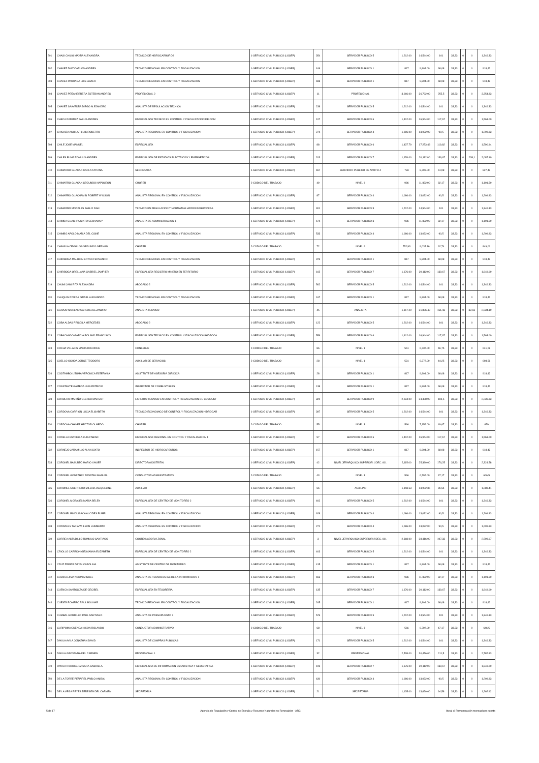| 201 | CHASI CHILIG MAYRA ALEXANDRA | TECNICO DE HIDROCARBUROS | 1-SERVICIO CIVIL PUBLICO (LOSEP) | 354 | SERVIDOR PUBLICO 5 | 1,212.00 | 14,544.00 | 101 | 33,33 | 0 | 0 | 1,346.33 |
| 202 | CHAVEZ DIAZ CARLOS ANDRES | TECNICO REGIONAL EN CONTROL Y FISCALIZACION | 1-SERVICIO CIVIL PUBLICO (LOSEP) | 619 | SERVIDOR PUBLICO 1 | 817 | 9,804.00 | 68,08 | 33,33 | 0 | 0 | 918,42 |
| 203 | CHAVEZ PARRAGA LUIS JAVIER | TECNICO REGIONAL EN CONTROL Y FISCALIZACION | 1-SERVICIO CIVIL PUBLICO (LOSEP) | 488 | SERVIDOR PUBLICO 1 | 817 | 9,804.00 | 68,08 | 33,33 | 0 | 0 | 918,42 |
| 204 | CHAVEZ PEÑAHERRERA ESTEBAN ANDRES | PROFESIONAL 2 | 1-SERVICIO CIVIL PUBLICO (LOSEP) | 11 | PROFESIONAL | 3,066.00 | 36,792.00 | 255,5 | 33,33 | 0 | 0 | 3,354.83 |
| 205 | CHAVEZ SAAVEDRA DIEGO ALEJANDRO | ANALISTA DE REGULACION TECNICA | 1-SERVICIO CIVIL PUBLICO (LOSEP) | 238 | SERVIDOR PUBLICO 5 | 1,212.00 | 14,544.00 | 101 | 33,33 | 0 | 0 | 1,346.33 |
| 206 | CHECA RAMIREZ PABLO ANDRES | ESPECIALISTA TECNICO EN CONTROL Y FISCALIZACION DE COM | 1-SERVICIO CIVIL PUBLICO (LOSEP) | 107 | SERVIDOR PUBLICO 6 | 1,412.00 | 16,944.00 | 117,67 | 33,33 | 0 | 0 | 1,563.00 |
| 207 | CHICAIZA AGUILAR LUIS ROBERTO | ANALISTA REGIONAL EN CONTROL Y FISCALIZACION | 1-SERVICIO CIVIL PUBLICO (LOSEP) | 274 | SERVIDOR PUBLICO 4 | 1,086.00 | 13,032.00 | 90,5 | 33,33 | 0 | 0 | 1,209.83 |
| 208 | CHILE JOSE MANUEL | ESPECIALISTA | 1-SERVICIO CIVIL PUBLICO (LOSEP) | 88 | SERVIDOR PUBLICO 6 | 1,437.79 | 17,253.48 | 119,82 | 33,33 | 0 | 0 | 1,590.94 |
| 209 | CHILES PUMA ROMULO ANDRES | ESPECIALISTA DE ESTUDIOS ELECTRICOS Y ENERGETICOS | 1-SERVICIO CIVIL PUBLICO (LOSEP) | 203 | SERVIDOR PUBLICO 7 | 1,676.00 | 20,112.00 | 139,67 | 33,33 | 0 | 238,1 | 2,087.10 |
| 210 | CHIMARRO GUACAN CARLA TATIANA | SECRETARIA | 1-SERVICIO CIVIL PUBLICO (LOSEP) | 467 | SERVIDOR PUBLICO DE APOYO 4 | 733 | 8,796.00 | 61,08 | 33,33 | 0 | 0 | 827,42 |
| 211 | CHIMARRO GUACAN SEGUNDO NAPOLEON | CHOFER | 2-CODIGO DEL TRABAJO | 49 | NIVEL 9 | 986 | 11,832.00 | 82,17 | 33,33 | 0 | 0 | 1,101.50 |
| 212 | CHIMARRO GUACHAMIN ROBERT W ILSON | ANALISTA REGIONAL EN CONTROL Y FISCALIZACION | 1-SERVICIO CIVIL PUBLICO (LOSEP) | 87 | SERVIDOR PUBLICO 4 | 1,086.00 | 13,032.00 | 90,5 | 33,33 | 0 | 0 | 1,209.83 |
| 213 | CHIMARRO MORALES PABLO IVAN | TECNICO EN REGULACION Y NORMATIVA HIDROCARBURIFERA | 1-SERVICIO CIVIL PUBLICO (LOSEP) | 301 | SERVIDOR PUBLICO 5 | 1,212.00 | 14,544.00 | 101 | 33,33 | 0 | 0 | 1,346.33 |
| 214 | CHIMBA GUASHPA SIXTO GEOVANNY | ANALISTA DE ADMINISTRACION 1 | 1-SERVICIO CIVIL PUBLICO (LOSEP) | 474 | SERVIDOR PUBLICO 3 | 986 | 11,832.00 | 82,17 | 33,33 | 0 | 0 | 1,101.50 |
| 215 | CHIMBO APOLO MARIA DEL CISNE | ANALISTA REGIONAL EN CONTROL Y FISCALIZACION | 1-SERVICIO CIVIL PUBLICO (LOSEP) | 533 | SERVIDOR PUBLICO 4 | 1,086.00 | 13,032.00 | 90,5 | 33,33 | 0 | 0 | 1,209.83 |
| 216 | CHINGUA CEVALLOS SEGUNDO GERMAN | CHOFER | 2-CODIGO DEL TRABAJO | 72 | NIVEL 6 | 752,93 | 9,035.16 | 62,74 | 33,33 | 0 | 0 | 849,01 |
| 217 | CHIRIBOGA MALUCIN BRYAN FERNANDO | TECNICO REGIONAL EN CONTROL Y FISCALIZACION | 1-SERVICIO CIVIL PUBLICO (LOSEP) | 229 | SERVIDOR PUBLICO 1 | 817 | 9,804.00 | 68,08 | 33,33 | 0 | 0 | 918,42 |
| 218 | CHIRIBOGA ORELLANA GABRIEL JAMPIER | ESPECIALISTA REGISTRO MINERO EN TERRITORIO | 1-SERVICIO CIVIL PUBLICO (LOSEP) | 165 | SERVIDOR PUBLICO 7 | 1,676.00 | 20,112.00 | 139,67 | 33,33 | 0 | 0 | 1,849.00 |
| 219 | CHUMI JAMI RITA ALEXANDRA | ABOGADO 2 | 1-SERVICIO CIVIL PUBLICO (LOSEP) | 562 | SERVIDOR PUBLICO 5 | 1,212.00 | 14,544.00 | 101 | 33,33 | 0 | 0 | 1,346.33 |
| 220 | CHUQUIN RIVERA ISRAEL ALEJANDRO | TECNICO REGIONAL EN CONTROL Y FISCALIZACION | 1-SERVICIO CIVIL PUBLICO (LOSEP) | 167 | SERVIDOR PUBLICO 1 | 817 | 9,804.00 | 68,08 | 33,33 | 0 | 0 | 918,42 |
| 221 | CLAVIJO MORENO CARLOS ALEJANDRO | ANALISTA TECNICO | 1-SERVICIO CIVIL PUBLICO (LOSEP) | 45 | ANALISTA | 1,817.20 | 21,806.40 | 151,43 | 33,33 | 0 | 32,13 | 2,034.10 |
| 222 | COBA ALDAS PRISCILA MERCEDES | ABOGADO 2 | 1-SERVICIO CIVIL PUBLICO (LOSEP) | 122 | SERVIDOR PUBLICO 5 | 1,212.00 | 14,544.00 | 101 | 33,33 | 0 | 0 | 1,346.33 |
| 223 | COBACANGO GARCIA ROLAND FRANCISCO | ESPECIALISTA TECNICO EN CONTROL Y FISCALIZACION HIDROCA | 1-SERVICIO CIVIL PUBLICO (LOSEP) | 559 | SERVIDOR PUBLICO 6 | 1,412.00 | 16,944.00 | 117,67 | 33,33 | 0 | 0 | 1,563.00 |
| 224 | COCHA VILLACIS MARIA DOLORES | CONSERJE | 2-CODIGO DEL TRABAJO | 86 | NIVEL 1 | 561 | 6,732.00 | 46,75 | 33,33 | 0 | 0 | 641,08 |
| 225 | COELLO OCHOA JORGE TEODORO | AUXILIAR DE SERVICIOS | 2-CODIGO DEL TRABAJO | 28 | NIVEL 1 | 531 | 6,372.00 | 44,25 | 33,33 | 0 | 0 | 608,58 |
| 226 | COJITAMBO LITUMA VERONICA ESTEFANIA | ASISTENTE DE ASESORIA JURIDICA | 1-SERVICIO CIVIL PUBLICO (LOSEP) | 28 | SERVIDOR PUBLICO 1 | 817 | 9,804.00 | 68,08 | 33,33 | 0 | 0 | 918,42 |
| 227 | CONSTANTE GAMBOA LUIS PATRICIO | INSPECTOR DE COMBUSTIBLES | 1-SERVICIO CIVIL PUBLICO (LOSEP) | 138 | SERVIDOR PUBLICO 1 | 817 | 9,804.00 | 68,08 | 33,33 | 0 | 0 | 918,42 |
| 228 | CORDERO MARIÑO GLENDA MARGOT | EXPERTO TECNICO EN CONTROL Y FISCALIZACION DE COMBUST | 1-SERVICIO CIVIL PUBLICO (LOSEP) | 320 | SERVIDOR PUBLICO 9 | 2,034.00 | 24,408.00 | 169,5 | 33,33 | 0 | 0 | 2,236.83 |
| 229 | CORDOVA CARRION LUCIA ELISABETH | TECNICO ECONOMICO DE CONTROL Y FISCALIZACION HIDROCAR | 1-SERVICIO CIVIL PUBLICO (LOSEP) | 397 | SERVIDOR PUBLICO 5 | 1,212.00 | 14,544.00 | 101 | 33,33 | 0 | 0 | 1,346.33 |
| 230 | CORDOVA CHAVEZ HECTOR OLMEDO | CHOFER | 2-CODIGO DEL TRABAJO | 55 | NIVEL 3 | 596 | 7,152.00 | 49,67 | 33,33 | 0 | 0 | 679 |
| 231 | CORELLA ESTRELLA LUIS FABIAN | ESPECIALISTA REGIONAL EN CONTROL Y FISCALIZACION 1 | 1-SERVICIO CIVIL PUBLICO (LOSEP) | 97 | SERVIDOR PUBLICO 6 | 1,412.00 | 16,944.00 | 117,67 | 33,33 | 0 | 0 | 1,563.00 |
| 232 | CORNEJO JARAMILLO ALAN SIXTO | INSPECTOR DE HIDROCARBUROS | 1-SERVICIO CIVIL PUBLICO (LOSEP) | 157 | SERVIDOR PUBLICO 1 | 817 | 9,804.00 | 68,08 | 33,33 | 0 | 0 | 918,42 |
| 233 | CORONEL BASURTO MARIO XAVIER | DIRECTOR/A DISTRITAL | 1-SERVICIO CIVIL PUBLICO (LOSEP) | 42 | NIVEL JERARQUICO SUPERIOR 1 DEC. 601 | 2,115.00 | 25,380.00 | 176,25 | 33,33 | 0 | 0 | 2,324.58 |
| 234 | CORONEL GONZABAY JONATAN MANUEL | CONDUCTOR ADMINISTRATIVO | 2-CODIGO DEL TRABAJO | 43 | NIVEL 3 | 566 | 6,792.00 | 47,17 | 33,33 | 0 | 0 | 646,5 |
| 235 | CORONEL GUERRERO MILENA JACQUELINE | AUXILIAR | 1-SERVICIO CIVIL PUBLICO (LOSEP) | 66 | AUXILIAR | 1,158.53 | 13,902.36 | 96,54 | 33,33 | 0 | 0 | 1,288.41 |
| 236 | CORONEL MORALES MARIA BELEN | ESPECIALISTA DE CENTRO DE MONITOREO 2 | 1-SERVICIO CIVIL PUBLICO (LOSEP) | 402 | SERVIDOR PUBLICO 5 | 1,212.00 | 14,544.00 | 101 | 33,33 | 0 | 0 | 1,346.33 |
| 237 | CORONEL PINDUISACA ALCIDES RUBEL | ANALISTA REGIONAL EN CONTROL Y FISCALIZACION | 1-SERVICIO CIVIL PUBLICO (LOSEP) | 628 | SERVIDOR PUBLICO 4 | 1,086.00 | 13,032.00 | 90,5 | 33,33 | 0 | 0 | 1,209.83 |
| 238 | CORRALES TAPIA W ILSON HUMBERTO | ANALISTA REGIONAL EN CONTROL Y FISCALIZACION | 1-SERVICIO CIVIL PUBLICO (LOSEP) | 271 | SERVIDOR PUBLICO 4 | 1,086.00 | 13,032.00 | 90,5 | 33,33 | 0 | 0 | 1,209.83 |
| 239 | CORREA ASTUDILLO ROMULO SANTIAGO | COORDINADOR/A ZONAL | 1-SERVICIO CIVIL PUBLICO (LOSEP) | 3 | NIVEL JERARQUICO SUPERIOR 2 DEC. 601 | 2,368.00 | 28,416.00 | 197,33 | 33,33 | 0 | 0 | 2,598.67 |
| 240 | CRIOLLO CARRION GEOVANNA ELIZABETH | ESPECIALISTA DE CENTRO DE MONITOREO 2 | 1-SERVICIO CIVIL PUBLICO (LOSEP) | 403 | SERVIDOR PUBLICO 5 | 1,212.00 | 14,544.00 | 101 | 33,33 | 0 | 0 | 1,346.33 |
| 241 | CRUZ FREIRE DEYSI CAROLINA | ASISTENTE DE CENTRO DE MONITOREO | 1-SERVICIO CIVIL PUBLICO (LOSEP) | 415 | SERVIDOR PUBLICO 1 | 817 | 9,804.00 | 68,08 | 33,33 | 0 | 0 | 918,42 |
| 242 | CUENCA JIMA NIXON MIGUEL | ANALISTA DE TECNOLOGIAS DE LA INFORMACION 1 | 1-SERVICIO CIVIL PUBLICO (LOSEP) | 463 | SERVIDOR PUBLICO 3 | 986 | 11,832.00 | 82,17 | 33,33 | 0 | 0 | 1,101.50 |
| 243 | CUENCA SANTOS ZAIDE CECIBEL | ESPECIALISTA EN TESORERIA | 1-SERVICIO CIVIL PUBLICO (LOSEP) | 135 | SERVIDOR PUBLICO 7 | 1,676.00 | 20,112.00 | 139,67 | 33,33 | 0 | 0 | 1,849.00 |
| 244 | CUESTA ROMERO RAUL BOLIVAR | TECNICO REGIONAL EN CONTROL Y FISCALIZACION | 1-SERVICIO CIVIL PUBLICO (LOSEP) | 265 | SERVIDOR PUBLICO 1 | 817 | 9,804.00 | 68,08 | 33,33 | 0 | 0 | 918,42 |
| 245 | CUMBAL GORDILLO PAUL SANTIAGO | ANALISTA DE PRESUPUESTO 2 | 1-SERVICIO CIVIL PUBLICO (LOSEP) | 576 | SERVIDOR PUBLICO 5 | 1,212.00 | 14,544.00 | 101 | 33,33 | 0 | 0 | 1,346.33 |
| 246 | CURIPOMA CUENCA NIXON ROLANDO | CONDUCTOR ADMINISTRATIVO | 2-CODIGO DEL TRABAJO | 68 | NIVEL 3 | 566 | 6,792.00 | 47,17 | 33,33 | 0 | 0 | 646,5 |
| 247 | DAVILA AVILA JONATHAN DAVID | ANALISTA DE COMPRAS PUBLICAS | 1-SERVICIO CIVIL PUBLICO (LOSEP) | 171 | SERVIDOR PUBLICO 5 | 1,212.00 | 14,544.00 | 101 | 33,33 | 0 | 0 | 1,346.33 |
| 248 | DAVILA GEOVANNA DEL CARMEN | PROFESIONAL 1 | 1-SERVICIO CIVIL PUBLICO (LOSEP) | 32 | PROFESIONAL | 2,538.00 | 30,456.00 | 211,5 | 33,33 | 0 | 0 | 2,782.83 |
| 249 | DAVILA RODRIGUEZ SARA GABRIELA | ESPECIALISTA DE INFORMACION ESTADISTICA Y GEOGRAFICA | 1-SERVICIO CIVIL PUBLICO (LOSEP) | 199 | SERVIDOR PUBLICO 7 | 1,676.00 | 20,112.00 | 139,67 | 33,33 | 0 | 0 | 1,849.00 |
| 250 | DE LA TORRE PEÑAFIEL PABLO ANIBAL | ANALISTA REGIONAL EN CONTROL Y FISCALIZACION | 1-SERVICIO CIVIL PUBLICO (LOSEP) | 430 | SERVIDOR PUBLICO 4 | 1,086.00 | 13,032.00 | 90,5 | 33,33 | 0 | 0 | 1,209.83 |
| 251 | DE LA VEGA REYES TERESITA DEL CARMEN | SECRETARIA | 1-SERVICIO CIVIL PUBLICO (LOSEP) | 21 | SECRETARIA | 1,135.00 | 13,620.00 | 94,58 | 33,33 | 0 | 0 | 1,262.92 |
5 de 17 Agencia de Regulación y Control de Energía y Recursos Naturales no Renovables - ARC literal c) Remuneración mensual por puesto